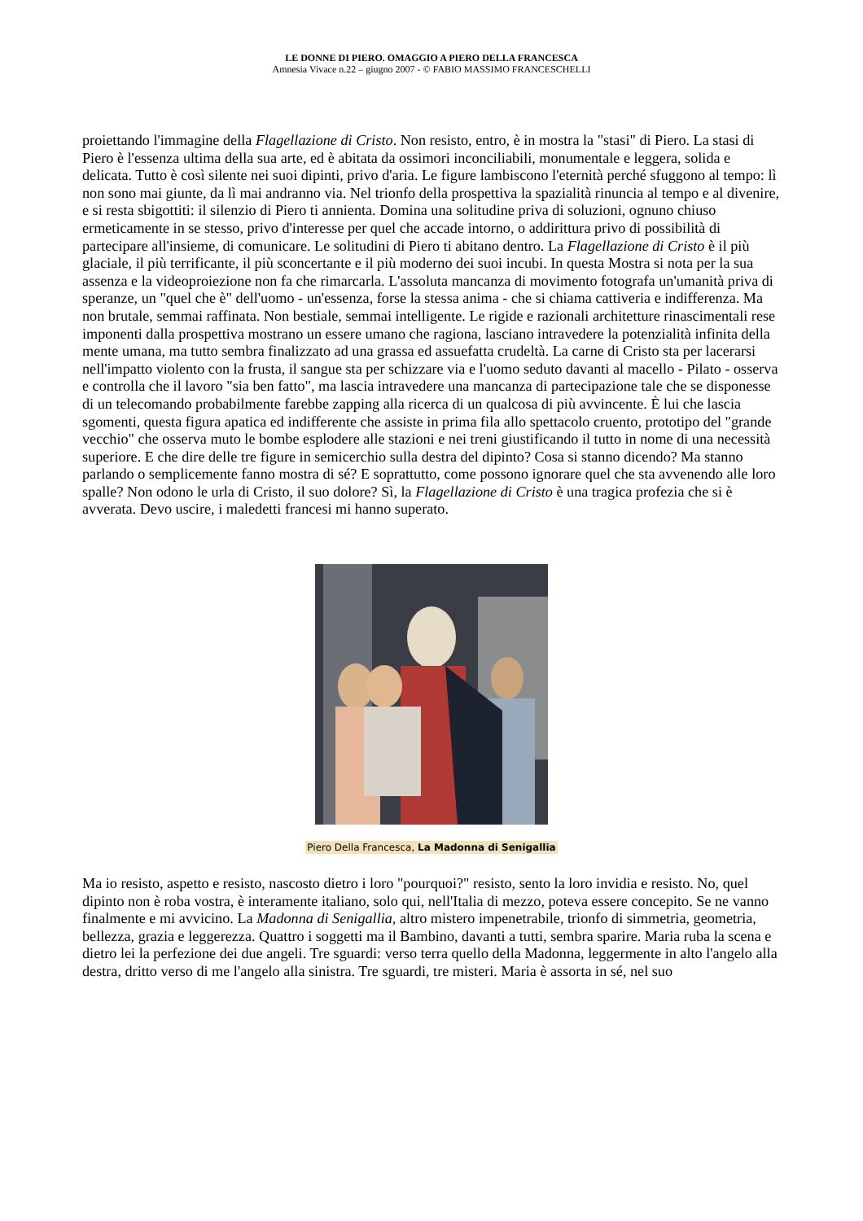LE DONNE DI PIERO. OMAGGIO A PIERO DELLA FRANCESCA
Amnesia Vivace n.22 – giugno 2007 - © FABIO MASSIMO FRANCESCHELLI
proiettando l'immagine della Flagellazione di Cristo. Non resisto, entro, è in mostra la "stasi" di Piero. La stasi di Piero è l'essenza ultima della sua arte, ed è abitata da ossimori inconciliabili, monumentale e leggera, solida e delicata. Tutto è così silente nei suoi dipinti, privo d'aria. Le figure lambiscono l'eternità perché sfuggono al tempo: lì non sono mai giunte, da lì mai andranno via. Nel trionfo della prospettiva la spazialità rinuncia al tempo e al divenire, e si resta sbigottiti: il silenzio di Piero ti annienta. Domina una solitudine priva di soluzioni, ognuno chiuso ermeticamente in se stesso, privo d'interesse per quel che accade intorno, o addirittura privo di possibilità di partecipare all'insieme, di comunicare. Le solitudini di Piero ti abitano dentro. La Flagellazione di Cristo è il più glaciale, il più terrificante, il più sconcertante e il più moderno dei suoi incubi. In questa Mostra si nota per la sua assenza e la videoproiezione non fa che rimarcarla. L'assoluta mancanza di movimento fotografa un'umanità priva di speranze, un "quel che è" dell'uomo - un'essenza, forse la stessa anima - che si chiama cattiveria e indifferenza. Ma non brutale, semmai raffinata. Non bestiale, semmai intelligente. Le rigide e razionali architetture rinascimentali rese imponenti dalla prospettiva mostrano un essere umano che ragiona, lasciano intravedere la potenzialità infinita della mente umana, ma tutto sembra finalizzato ad una grassa ed assuefatta crudeltà. La carne di Cristo sta per lacerarsi nell'impatto violento con la frusta, il sangue sta per schizzare via e l'uomo seduto davanti al macello - Pilato - osserva e controlla che il lavoro "sia ben fatto", ma lascia intravedere una mancanza di partecipazione tale che se disponesse di un telecomando probabilmente farebbe zapping alla ricerca di un qualcosa di più avvincente. È lui che lascia sgomenti, questa figura apatica ed indifferente che assiste in prima fila allo spettacolo cruento, prototipo del "grande vecchio" che osserva muto le bombe esplodere alle stazioni e nei treni giustificando il tutto in nome di una necessità superiore. E che dire delle tre figure in semicerchio sulla destra del dipinto? Cosa si stanno dicendo? Ma stanno parlando o semplicemente fanno mostra di sé? E soprattutto, come possono ignorare quel che sta avvenendo alle loro spalle? Non odono le urla di Cristo, il suo dolore? Sì, la Flagellazione di Cristo è una tragica profezia che si è avverata. Devo uscire, i maledetti francesi mi hanno superato.
Piero Della Francesca, La Madonna di Senigallia
Ma io resisto, aspetto e resisto, nascosto dietro i loro "pourquoi?" resisto, sento la loro invidia e resisto. No, quel dipinto non è roba vostra, è interamente italiano, solo qui, nell'Italia di mezzo, poteva essere concepito. Se ne vanno finalmente e mi avvicino. La Madonna di Senigallia, altro mistero impenetrabile, trionfo di simmetria, geometria, bellezza, grazia e leggerezza. Quattro i soggetti ma il Bambino, davanti a tutti, sembra sparire. Maria ruba la scena e dietro lei la perfezione dei due angeli. Tre sguardi: verso terra quello della Madonna, leggermente in alto l'angelo alla destra, dritto verso di me l'angelo alla sinistra. Tre sguardi, tre misteri. Maria è assorta in sé, nel suo